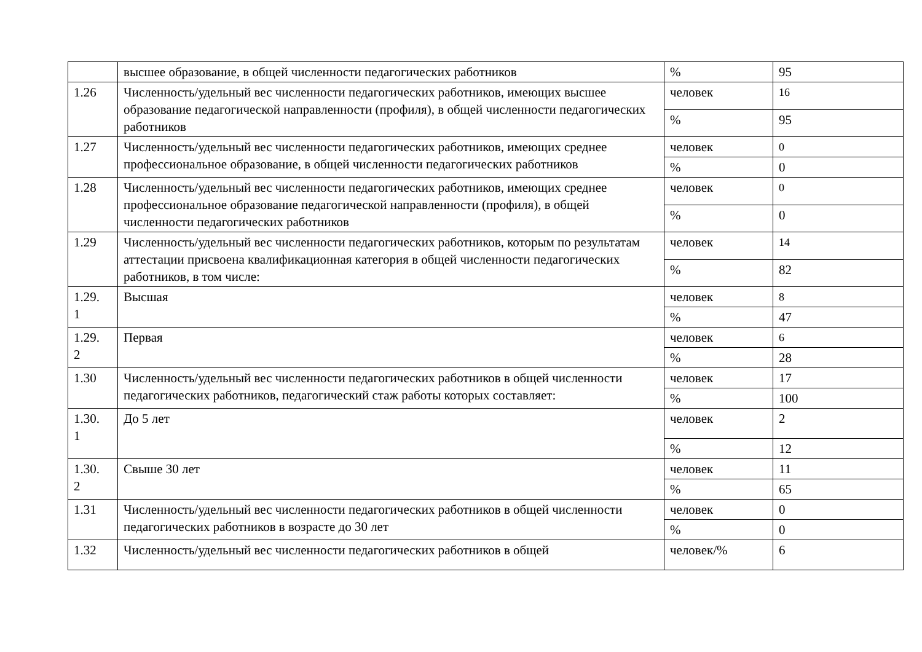| | высшее образование, в общей численности педагогических работников | % | 95 |
| 1.26 | Численность/удельный вес численности педагогических работников, имеющих высшее образование педагогической направленности (профиля), в общей численности педагогических работников | человек | 16 |
| | | % | 95 |
| 1.27 | Численность/удельный вес численности педагогических работников, имеющих среднее профессиональное образование, в общей численности педагогических работников | человек | 0 |
| | | % | 0 |
| 1.28 | Численность/удельный вес численности педагогических работников, имеющих среднее профессиональное образование педагогической направленности (профиля), в общей численности педагогических работников | человек | 0 |
| | | % | 0 |
| 1.29 | Численность/удельный вес численности педагогических работников, которым по результатам аттестации присвоена квалификационная категория в общей численности педагогических работников, в том числе: | человек | 14 |
| | | % | 82 |
| 1.29. 1 | Высшая | человек | 8 |
| | | % | 47 |
| 1.29. 2 | Первая | человек | 6 |
| | | % | 28 |
| 1.30 | Численность/удельный вес численности педагогических работников в общей численности педагогических работников, педагогический стаж работы которых составляет: | человек | 17 |
| | | % | 100 |
| 1.30. 1 | До 5 лет | человек | 2 |
| | | % | 12 |
| 1.30. 2 | Свыше 30 лет | человек | 11 |
| | | % | 65 |
| 1.31 | Численность/удельный вес численности педагогических работников в общей численности педагогических работников в возрасте до 30 лет | человек | 0 |
| | | % | 0 |
| 1.32 | Численность/удельный вес численности педагогических работников в общей | человек/% | 6 |